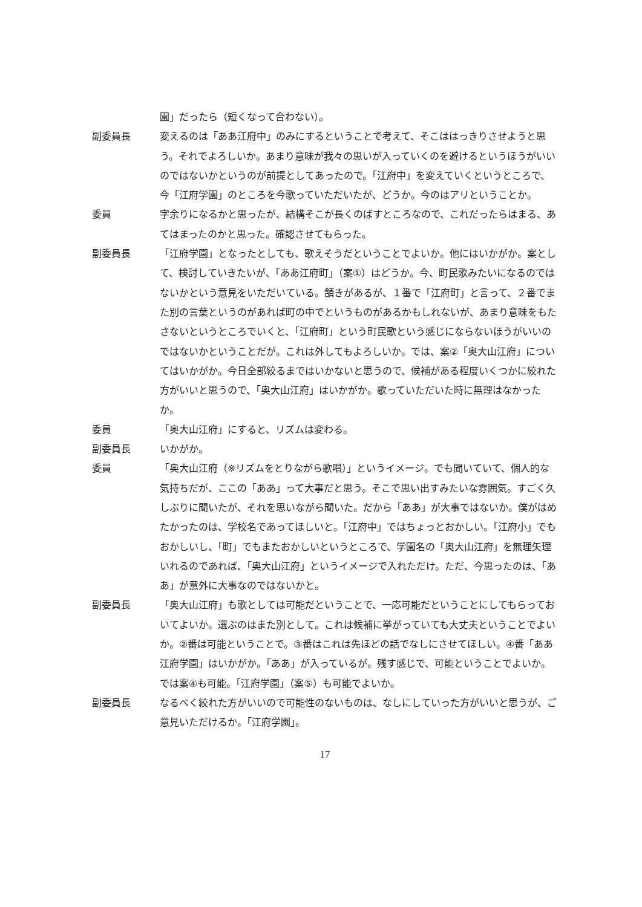園」だったら（短くなって合わない）。
副委員長 変えるのは「ああ江府中」のみにするということで考えて、そこははっきりさせようと思う。それでよろしいか。あまり意味が我々の思いが入っていくのを避けるというほうがいいのではないかというのが前提としてあったので。「江府中」を変えていくというところで、今「江府学園」のところを今歌っていただいたが、どうか。今のはアリということか。
委員 字余りになるかと思ったが、結構そこが長くのばすところなので、これだったらはまる、あてはまったのかと思った。確認させてもらった。
副委員長 「江府学園」となったとしても、歌えそうだということでよいか。他にはいかがか。案として、検討していきたいが、「ああ江府町」（案①）はどうか。今、町民歌みたいになるのではないかという意見をいただいている。頷きがあるが、１番で「江府町」と言って、２番でまた別の言葉というのがあれば町の中でというものがあるかもしれないが、あまり意味をもたさないというところでいくと、「江府町」という町民歌という感じにならないほうがいいのではないかということだが。これは外してもよろしいか。では、案②「奥大山江府」についてはいかがか。今日全部絞るまではいかないと思うので、候補がある程度いくつかに絞れた方がいいと思うので、「奥大山江府」はいかがか。歌っていただいた時に無理はなかったか。
委員 「奥大山江府」にすると、リズムは変わる。
副委員長 いかがか。
委員 「奥大山江府（※リズムをとりながら歌唱）」というイメージ。でも聞いていて、個人的な気持ちだが、ここの「ああ」って大事だと思う。そこで思い出すみたいな雰囲気。すごく久しぶりに聞いたが、それを思いながら聞いた。だから「ああ」が大事ではないか。僕がはめたかったのは、学校名であってほしいと。「江府中」ではちょっとおかしい。「江府小」でもおかしいし、「町」でもまたおかしいというところで、学園名の「奥大山江府」を無理矢理いれるのであれば、「奥大山江府」というイメージで入れただけ。ただ、今思ったのは、「ああ」が意外に大事なのではないかと。
副委員長 「奥大山江府」も歌としては可能だということで、一応可能だということにしてもらっておいてよいか。選ぶのはまた別として。これは候補に挙がっていても大丈夫ということでよいか。②番は可能ということで。③番はこれは先ほどの話でなしにさせてほしい。④番「ああ江府学園」はいかがか。「ああ」が入っているが。残す感じで、可能ということでよいか。では案④も可能。「江府学園」（案⑤）も可能でよいか。
副委員長 なるべく絞れた方がいいので可能性のないものは、なしにしていった方がいいと思うが、ご意見いただけるか。「江府学園」。
17